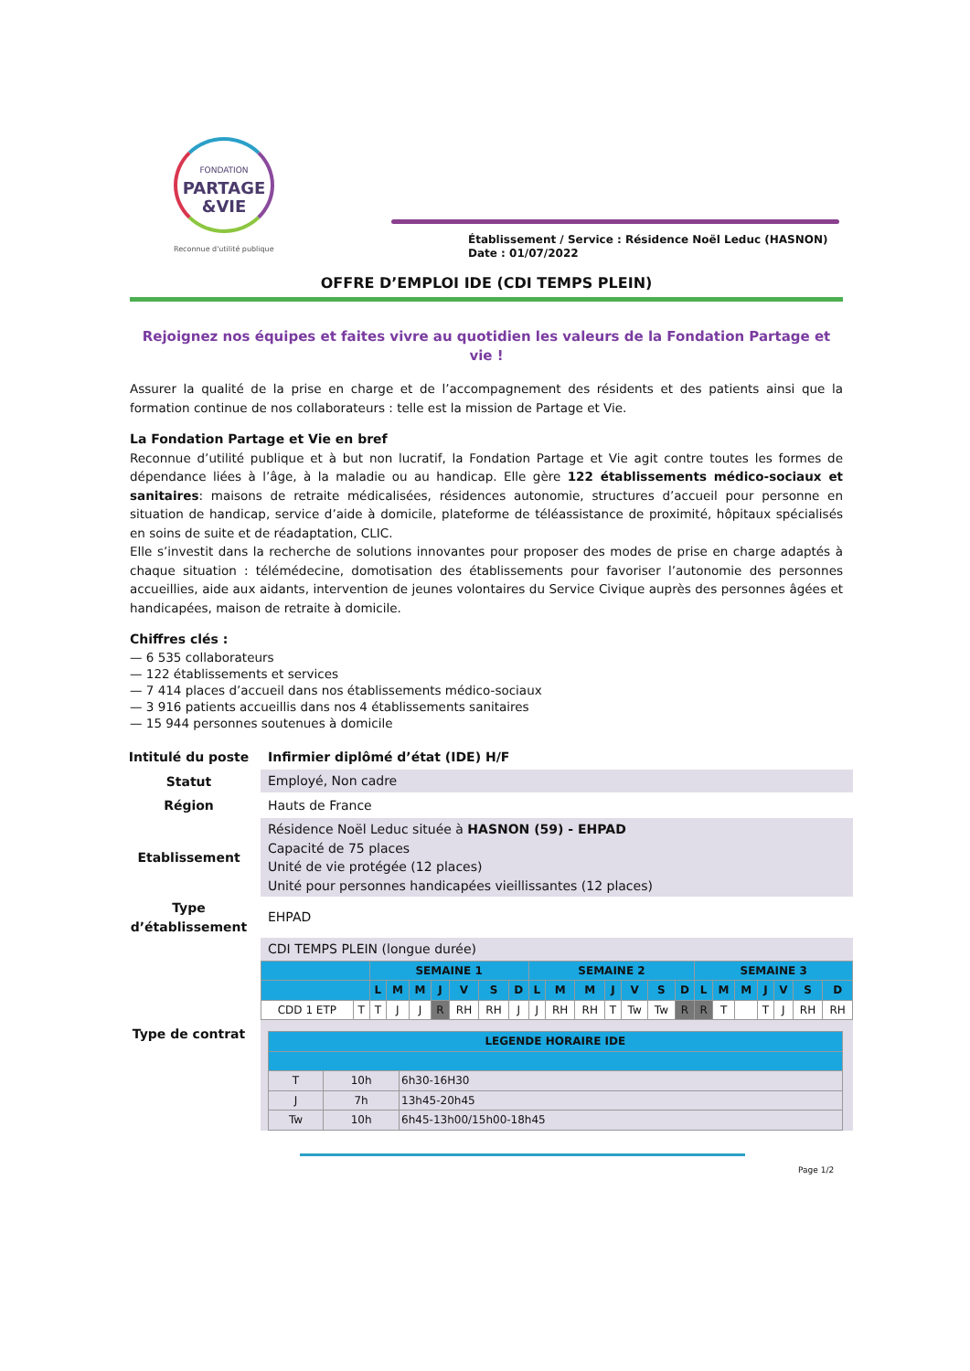FONDATION
PARTAGE
&VIE
Reconnue d'utilité publique
Établissement / Service : Résidence Noël Leduc (HASNON)
Date : 01/07/2022
OFFRE D’EMPLOI IDE (CDI TEMPS PLEIN)
Rejoignez nos équipes et faites vivre au quotidien les valeurs de la Fondation Partage et vie !
Assurer la qualité de la prise en charge et de l’accompagnement des résidents et des patients ainsi que la formation continue de nos collaborateurs : telle est la mission de Partage et Vie.
La Fondation Partage et Vie en bref
Reconnue d’utilité publique et à but non lucratif, la Fondation Partage et Vie agit contre toutes les formes de dépendance liées à l’âge, à la maladie ou au handicap. Elle gère 122 établissements médico-sociaux et sanitaires: maisons de retraite médicalisées, résidences autonomie, structures d’accueil pour personne en situation de handicap, service d’aide à domicile, plateforme de téléassistance de proximité, hôpitaux spécialisés en soins de suite et de réadaptation, CLIC.
Elle s’investit dans la recherche de solutions innovantes pour proposer des modes de prise en charge adaptés à chaque situation : télémédecine, domotisation des établissements pour favoriser l’autonomie des personnes accueillies, aide aux aidants, intervention de jeunes volontaires du Service Civique auprès des personnes âgées et handicapées, maison de retraite à domicile.
Chiffres clés :
— 6 535 collaborateurs
— 122 établissements et services
— 7 414 places d’accueil dans nos établissements médico-sociaux
— 3 916 patients accueillis dans nos 4 établissements sanitaires
— 15 944 personnes soutenues à domicile
| Intitulé du poste | Infirmier diplômé d’état (IDE) H/F |
| Statut | Employé, Non cadre |
| Région | Hauts de France |
| Etablissement | Résidence Noël Leduc située à HASNON (59) - EHPAD Capacité de 75 places Unité de vie protégée (12 places) Unité pour personnes handicapées vieillissantes (12 places) |
| Type d’établissement | EHPAD |
| Type de contrat | CDI TEMPS PLEIN (longue durée) / / / SEMAINE 1 / / / / / / / SEMAINE 2 / / / / / / / SEMAINE 3 / / / / / / / / / / L / M / M / J / V / S / D / L / M / M / J / V / S / D / L / M / M / J / V / S / D / / CDD 1 ETP / T / T / J / J / R / RH / RH / J / J / RH / RH / T / Tw / Tw / R / R / T / / T / J / RH / RH / / LEGENDE HORAIRE IDE / / / / T / 10h / 6h30-16H30 / / J / 7h / 13h45-20h45 / / Tw / 10h / 6h45-13h00/15h00-18h45 / |
Page 1/2